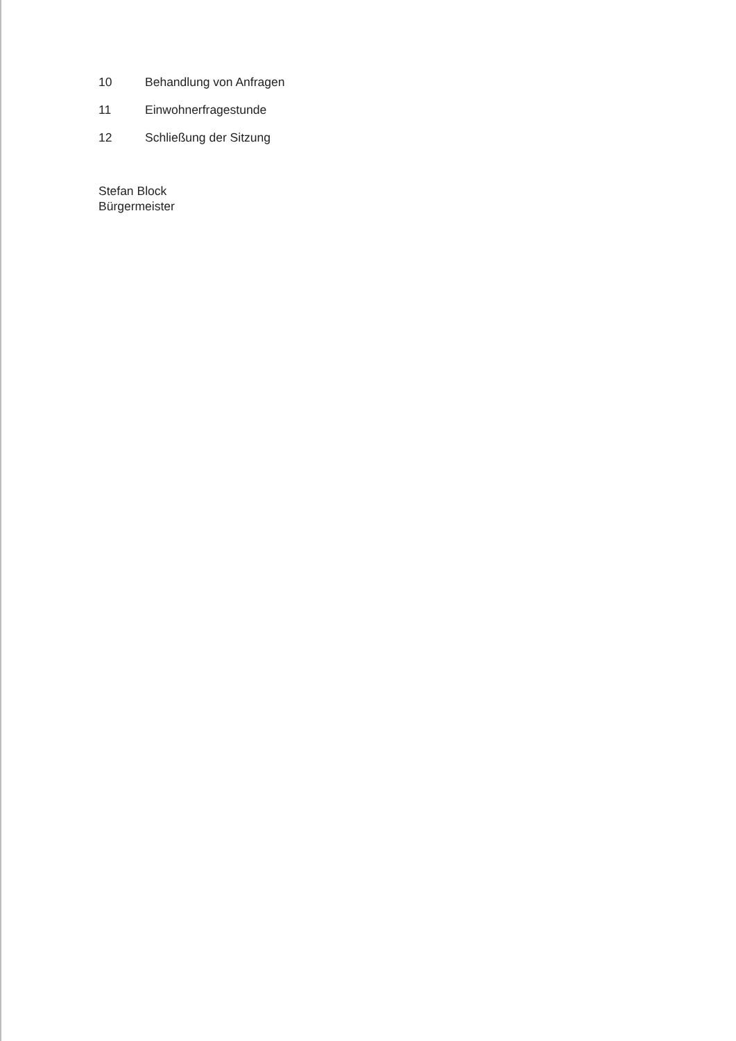10 Behandlung von Anfragen
11 Einwohnerfragestunde
12 Schließung der Sitzung
Stefan Block
Bürgermeister